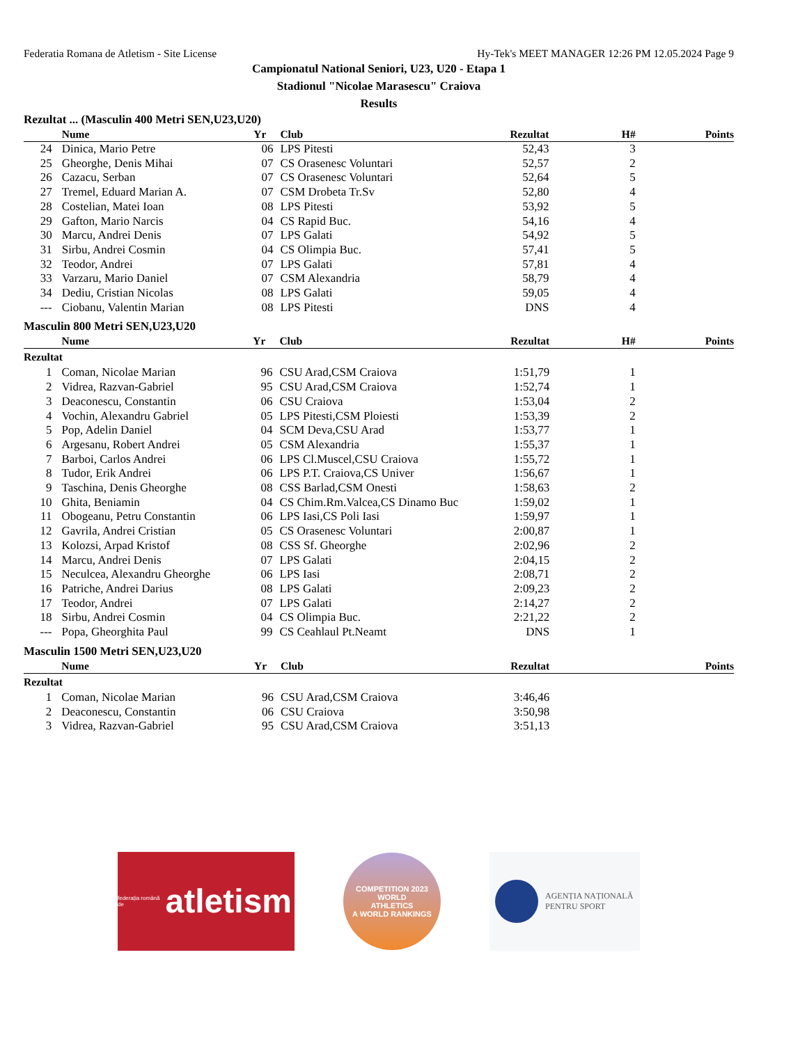Federatia Romana de Atletism - Site License Hy-Tek's MEET MANAGER 12:26 PM 12.05.2024 Page 9
Campionatul National Seniori, U23, U20 - Etapa 1
Stadionul "Nicolae Marasescu" Craiova
Results
Rezultat ... (Masculin 400 Metri SEN,U23,U20)
| | Nume | Yr | Club | Rezultat | H# | Points |
| --- | --- | --- | --- | --- | --- | --- |
| 24 | Dinica, Mario Petre | 06 | LPS Pitesti | 52,43 | 3 | |
| 25 | Gheorghe, Denis Mihai | 07 | CS Orasenesc Voluntari | 52,57 | 2 | |
| 26 | Cazacu, Serban | 07 | CS Orasenesc Voluntari | 52,64 | 5 | |
| 27 | Tremel, Eduard Marian A. | 07 | CSM Drobeta Tr.Sv | 52,80 | 4 | |
| 28 | Costelian, Matei Ioan | 08 | LPS Pitesti | 53,92 | 5 | |
| 29 | Gafton, Mario Narcis | 04 | CS Rapid Buc. | 54,16 | 4 | |
| 30 | Marcu, Andrei Denis | 07 | LPS Galati | 54,92 | 5 | |
| 31 | Sirbu, Andrei Cosmin | 04 | CS Olimpia Buc. | 57,41 | 5 | |
| 32 | Teodor, Andrei | 07 | LPS Galati | 57,81 | 4 | |
| 33 | Varzaru, Mario Daniel | 07 | CSM Alexandria | 58,79 | 4 | |
| 34 | Dediu, Cristian Nicolas | 08 | LPS Galati | 59,05 | 4 | |
| --- | Ciobanu, Valentin Marian | 08 | LPS Pitesti | DNS | 4 | |
Masculin 800 Metri SEN,U23,U20
| | Nume | Yr | Club | Rezultat | H# | Points |
| --- | --- | --- | --- | --- | --- | --- |
| Rezultat | | | | | | |
| 1 | Coman, Nicolae Marian | 96 | CSU Arad,CSM Craiova | 1:51,79 | 1 | |
| 2 | Vidrea, Razvan-Gabriel | 95 | CSU Arad,CSM Craiova | 1:52,74 | 1 | |
| 3 | Deaconescu, Constantin | 06 | CSU Craiova | 1:53,04 | 2 | |
| 4 | Vochin, Alexandru Gabriel | 05 | LPS Pitesti,CSM Ploiesti | 1:53,39 | 2 | |
| 5 | Pop, Adelin Daniel | 04 | SCM Deva,CSU Arad | 1:53,77 | 1 | |
| 6 | Argesanu, Robert Andrei | 05 | CSM Alexandria | 1:55,37 | 1 | |
| 7 | Barboi, Carlos Andrei | 06 | LPS Cl.Muscel,CSU Craiova | 1:55,72 | 1 | |
| 8 | Tudor, Erik Andrei | 06 | LPS P.T. Craiova,CS Univer | 1:56,67 | 1 | |
| 9 | Taschina, Denis Gheorghe | 08 | CSS Barlad,CSM Onesti | 1:58,63 | 2 | |
| 10 | Ghita, Beniamin | 04 | CS Chim.Rm.Valcea,CS Dinamo Buc | 1:59,02 | 1 | |
| 11 | Obogeanu, Petru Constantin | 06 | LPS Iasi,CS Poli Iasi | 1:59,97 | 1 | |
| 12 | Gavrila, Andrei Cristian | 05 | CS Orasenesc Voluntari | 2:00,87 | 1 | |
| 13 | Kolozsi, Arpad Kristof | 08 | CSS Sf. Gheorghe | 2:02,96 | 2 | |
| 14 | Marcu, Andrei Denis | 07 | LPS Galati | 2:04,15 | 2 | |
| 15 | Neculcea, Alexandru Gheorghe | 06 | LPS Iasi | 2:08,71 | 2 | |
| 16 | Patriche, Andrei Darius | 08 | LPS Galati | 2:09,23 | 2 | |
| 17 | Teodor, Andrei | 07 | LPS Galati | 2:14,27 | 2 | |
| 18 | Sirbu, Andrei Cosmin | 04 | CS Olimpia Buc. | 2:21,22 | 2 | |
| --- | Popa, Gheorghita Paul | 99 | CS Ceahlaul Pt.Neamt | DNS | 1 | |
Masculin 1500 Metri SEN,U23,U20
| | Nume | Yr | Club | Rezultat | | Points |
| --- | --- | --- | --- | --- | --- | --- |
| Rezultat | | | | | | |
| 1 | Coman, Nicolae Marian | 96 | CSU Arad,CSM Craiova | 3:46,46 | | |
| 2 | Deaconescu, Constantin | 06 | CSU Craiova | 3:50,98 | | |
| 3 | Vidrea, Razvan-Gabriel | 95 | CSU Arad,CSM Craiova | 3:51,13 | | |
federația română de atletism
COMPETITION 2023
WORLD
ATHLETICS
A WORLD RANKINGS
AGENȚIA NAȚIONALĂ
PENTRU SPORT